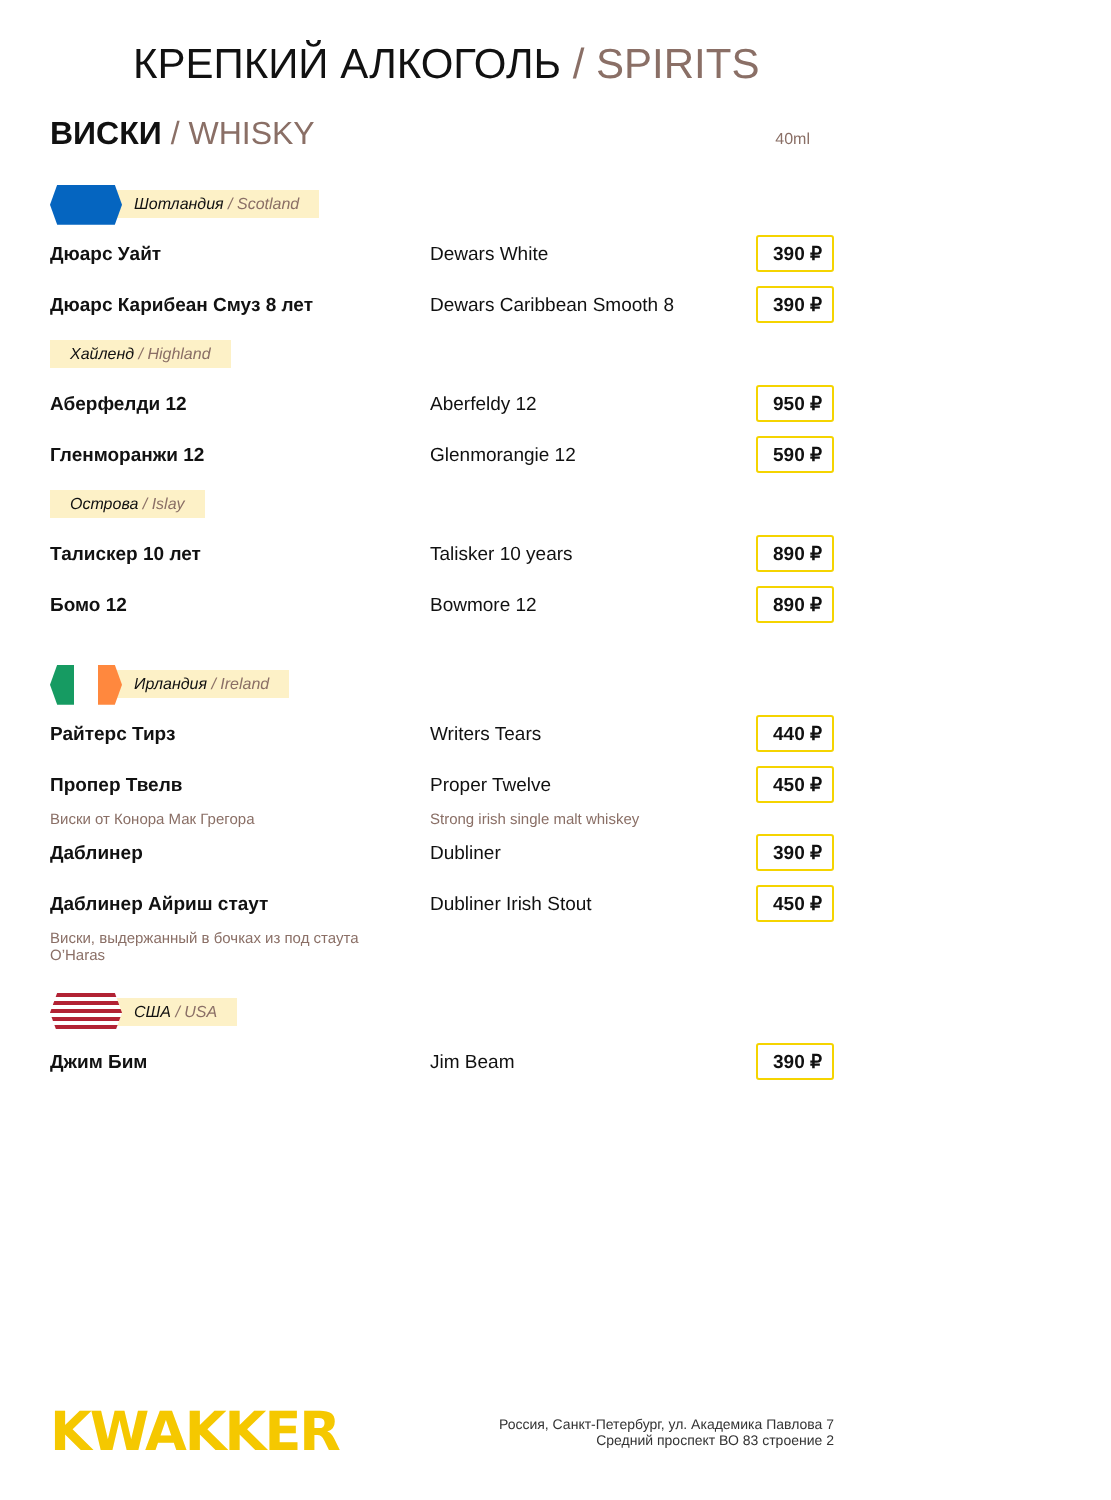КРЕПКИЙ АЛКОГОЛЬ / SPIRITS
ВИСКИ / WHISKY
40ml
Шотландия / Scotland
Дюарс Уайт Dewars White
390 ₽
Дюарс Карибеан Смуз 8 лет Dewars Caribbean Smooth 8
390 ₽
Хайленд / Highland
Аберфелди 12 Aberfeldy 12
950 ₽
Гленморанжи 12 Glenmorangie 12
590 ₽
Острова / Islay
Талискер 10 лет Talisker 10 years
890 ₽
Бомо 12 Bowmore 12
890 ₽
Ирландия / Ireland
Райтерс Тирз Writers Tears
440 ₽
Пропер Твелв Proper Twelve
450 ₽
Виски от Конора Мак Грегора Strong irish single malt whiskey
Даблинер Dubliner
390 ₽
Даблинер Айриш стаут Dubliner Irish Stout
450 ₽
Виски, выдержанный в бочках из под стаута O’Haras
США / USA
Джим Бим Jim Beam
390 ₽
KWAKKER
Россия, Санкт-Петербург, ул. Академика Павлова 7
Средний проспект ВО 83 строение 2